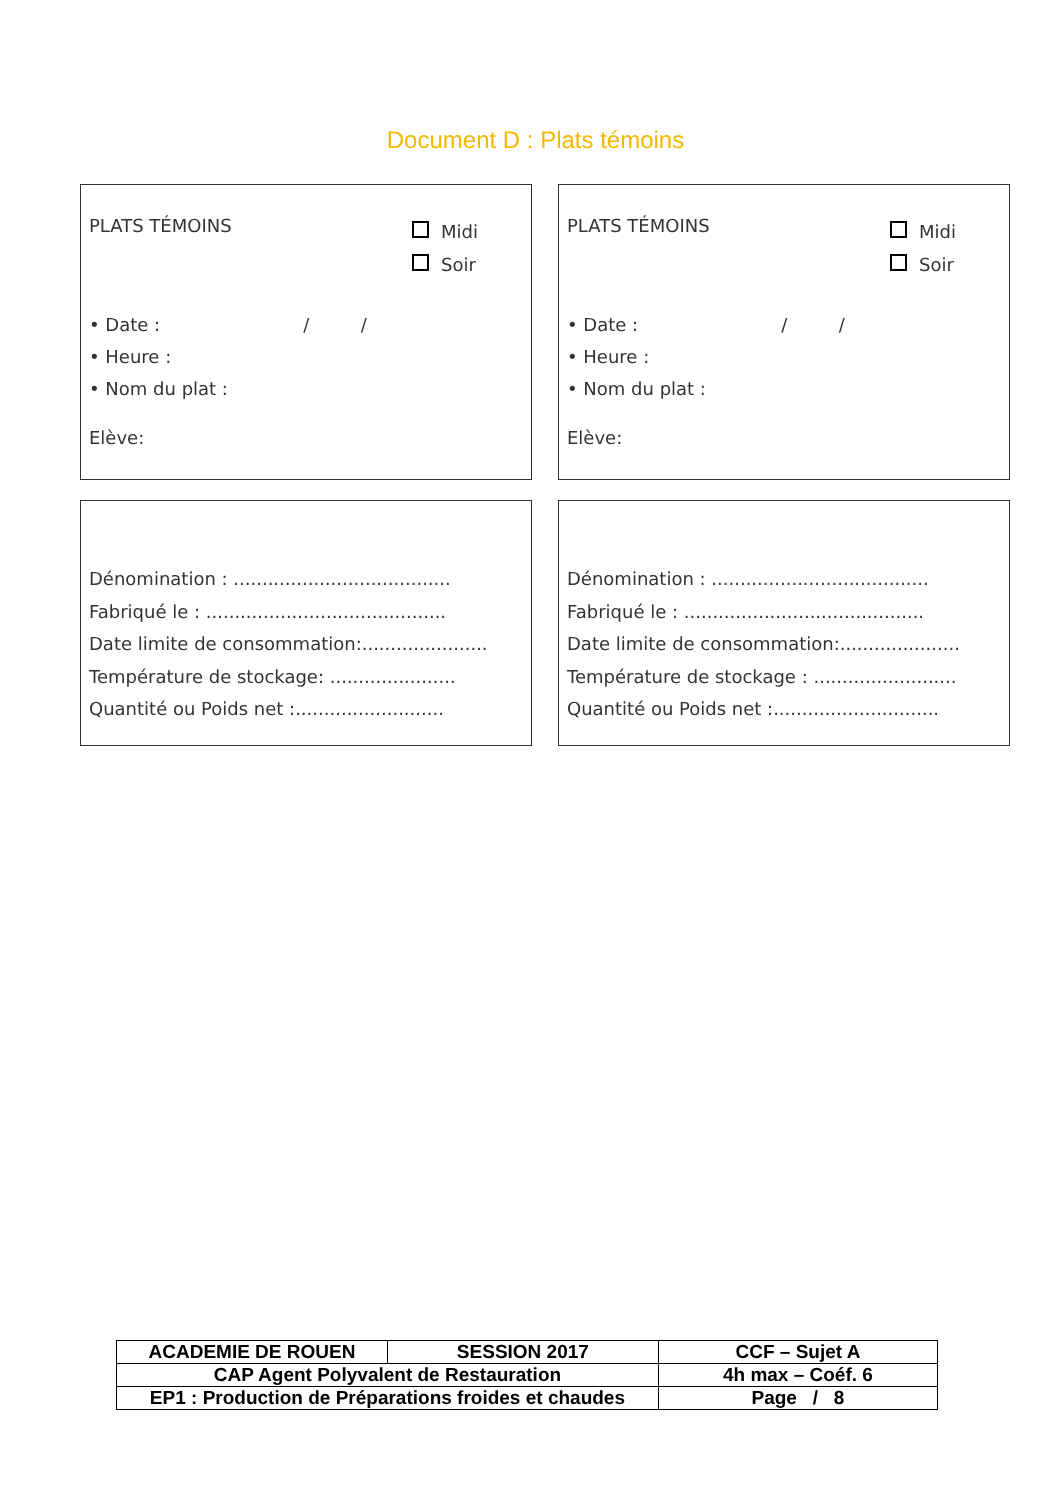Document D : Plats témoins
PLATS TÉMOINS
Midi
Soir
• Date : / /
• Heure :
• Nom du plat :
Elève:
PLATS TÉMOINS
Midi
Soir
• Date : / /
• Heure :
• Nom du plat :
Elève:
Dénomination : ......................................
Fabriqué le : ..........................................
Date limite de consommation:......................
Température de stockage: ......................
Quantité ou Poids net :..........................
Dénomination : ......................................
Fabriqué le : ..........................................
Date limite de consommation:.....................
Température de stockage : .........................
Quantité ou Poids net :.............................
| ACADEMIE DE ROUEN | SESSION 2017 | CCF – Sujet A |
| CAP Agent Polyvalent de Restauration | | 4h max – Coéf. 6 |
| EP1 : Production de Préparations froides et chaudes | | Page / 8 |